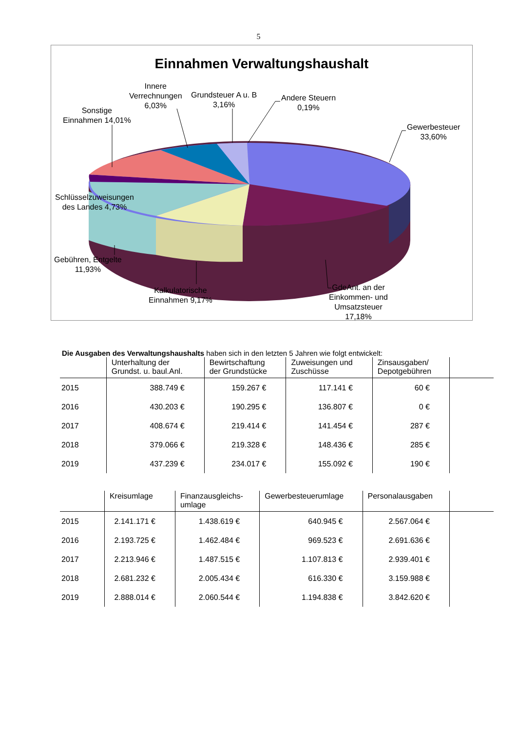5
Einnahmen Verwaltungshaushalt
Innere
Verrechnungen
6,03%
Grundsteuer A u. B
3,16%
Andere Steuern
0,19%
Sonstige
Einnahmen 14,01%
Gewerbesteuer
33,60%
Schlüsselzuweisungen
des Landes 4,73%
Gebühren, Entgelte
11,93%
Kalkulatorische
Einnahmen 9,17%
GdeAnt. an der
Einkommen- und
Umsatzsteuer
17,18%
Die Ausgaben des Verwaltungshaushalts haben sich in den letzten 5 Jahren wie folgt entwickelt:
| | Unterhaltung der Grundst. u. baul.Anl. | Bewirtschaftung der Grundstücke | Zuweisungen und Zuschüsse | Zinsausgaben/ Depotgebühren | |
| --- | --- | --- | --- | --- | --- |
| 2015 | 388.749 € | 159.267 € | 117.141 € | 60 € | |
| 2016 | 430.203 € | 190.295 € | 136.807 € | 0 € | |
| 2017 | 408.674 € | 219.414 € | 141.454 € | 287 € | |
| 2018 | 379.066 € | 219.328 € | 148.436 € | 285 € | |
| 2019 | 437.239 € | 234.017 € | 155.092 € | 190 € | |
| | Kreisumlage | Finanzausgleichs- umlage | Gewerbesteuerumlage | Personalausgaben | |
| --- | --- | --- | --- | --- | --- |
| 2015 | 2.141.171 € | 1.438.619 € | 640.945 € | 2.567.064 € | |
| 2016 | 2.193.725 € | 1.462.484 € | 969.523 € | 2.691.636 € | |
| 2017 | 2.213.946 € | 1.487.515 € | 1.107.813 € | 2.939.401 € | |
| 2018 | 2.681.232 € | 2.005.434 € | 616.330 € | 3.159.988 € | |
| 2019 | 2.888.014 € | 2.060.544 € | 1.194.838 € | 3.842.620 € | |